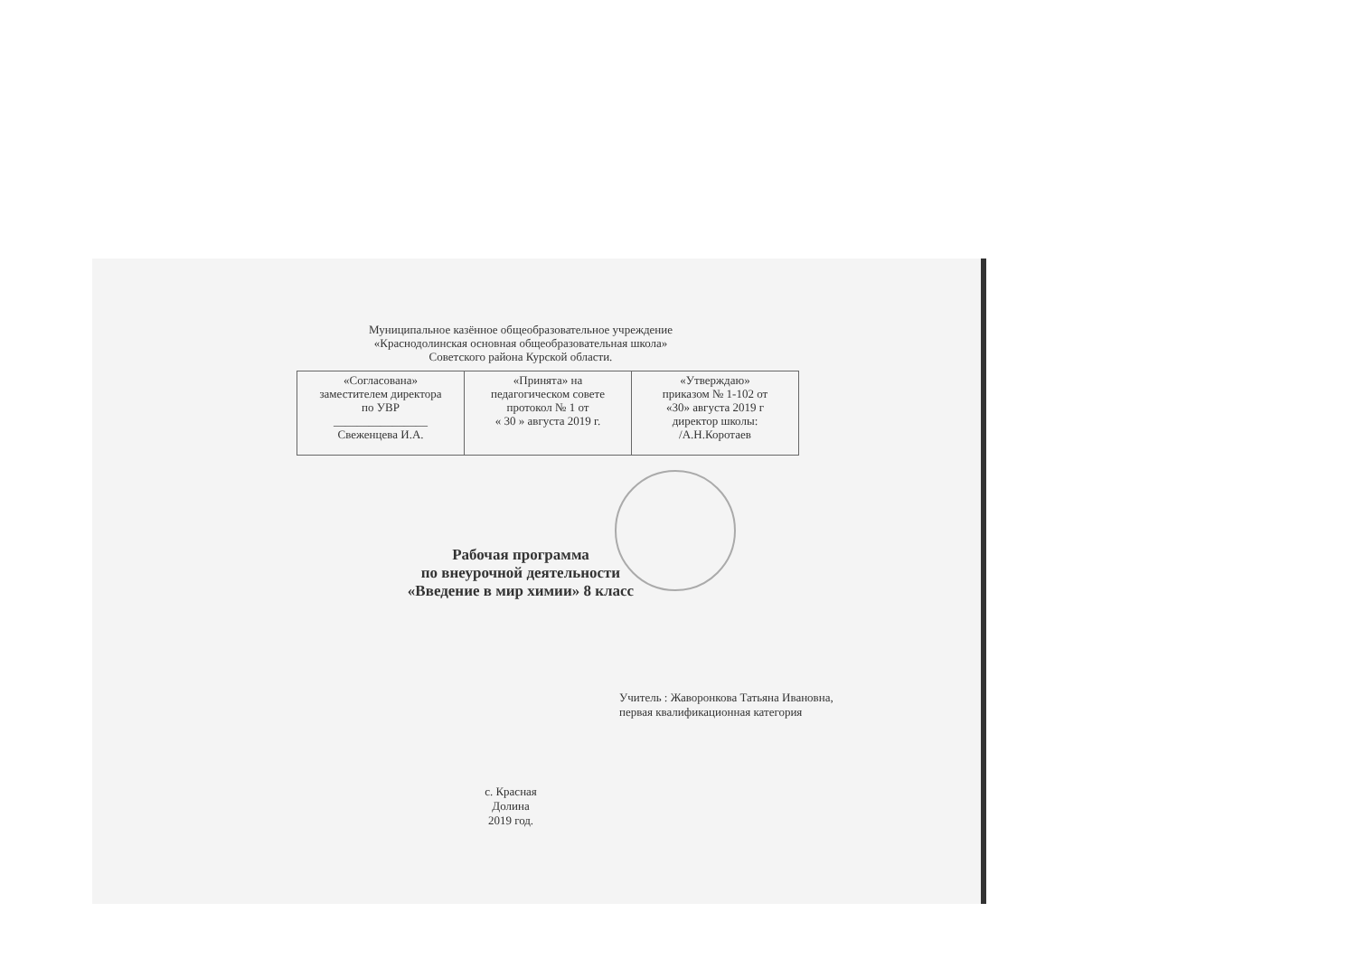Муниципальное казённое общеобразовательное учреждение
«Краснодолинская основная общеобразовательная школа»
Советского района Курской области.
| «Согласована» заместителем директора по УВР ________________ Свеженцева И.А. | «Принята» на педагогическом совете протокол № 1 от « 30 » августа 2019 г. | «Утверждаю» приказом № 1-102 от «30» августа 2019 г директор школы: /А.Н.Коротаев |
Рабочая программа
по внеурочной деятельности
«Введение в мир химии» 8 класс
Учитель : Жаворонкова Татьяна Ивановна,
первая квалификационная категория
с. Красная Долина
2019 год.